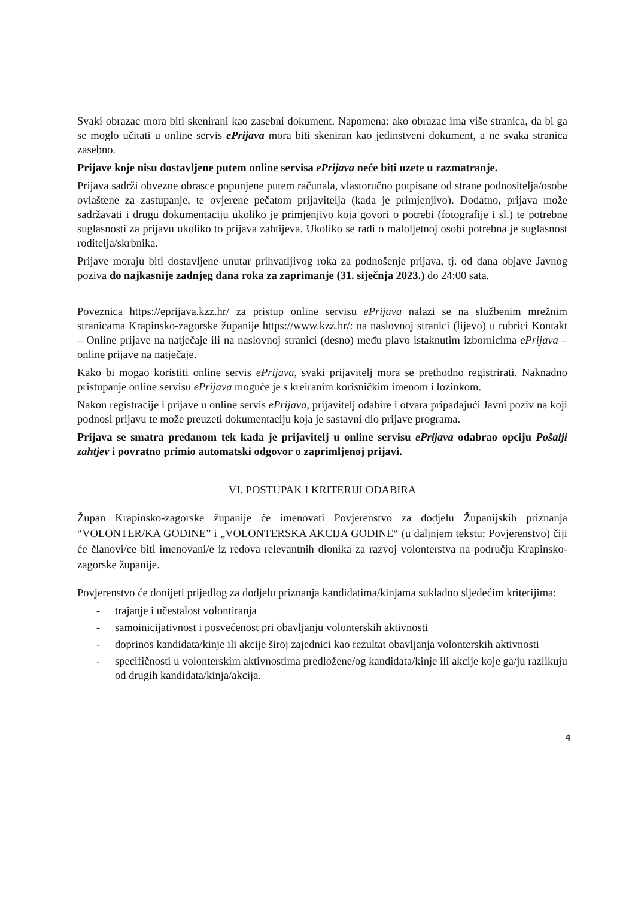Svaki obrazac mora biti skenirani kao zasebni dokument. Napomena: ako obrazac ima više stranica, da bi ga se moglo učitati u online servis ePrijava mora biti skeniran kao jedinstveni dokument, a ne svaka stranica zasebno.
Prijave koje nisu dostavljene putem online servisa ePrijava neće biti uzete u razmatranje.
Prijava sadrži obvezne obrasce popunjene putem računala, vlastoručno potpisane od strane podnositelja/osobe ovlaštene za zastupanje, te ovjerene pečatom prijavitelja (kada je primjenjivo). Dodatno, prijava može sadržavati i drugu dokumentaciju ukoliko je primjenjivo koja govori o potrebi (fotografije i sl.) te potrebne suglasnosti za prijavu ukoliko to prijava zahtijeva. Ukoliko se radi o maloljetnoj osobi potrebna je suglasnost roditelja/skrbnika.
Prijave moraju biti dostavljene unutar prihvatljivog roka za podnošenje prijava, tj. od dana objave Javnog poziva do najkasnije zadnjeg dana roka za zaprimanje (31. siječnja 2023.) do 24:00 sata.
Poveznica https://eprijava.kzz.hr/ za pristup online servisu ePrijava nalazi se na službenim mrežnim stranicama Krapinsko-zagorske županije https://www.kzz.hr/: na naslovnoj stranici (lijevo) u rubrici Kontakt – Online prijave na natječaje ili na naslovnoj stranici (desno) među plavo istaknutim izbornicima ePrijava – online prijave na natječaje.
Kako bi mogao koristiti online servis ePrijava, svaki prijavitelj mora se prethodno registrirati. Naknadno pristupanje online servisu ePrijava moguće je s kreiranim korisničkim imenom i lozinkom.
Nakon registracije i prijave u online servis ePrijava, prijavitelj odabire i otvara pripadajući Javni poziv na koji podnosi prijavu te može preuzeti dokumentaciju koja je sastavni dio prijave programa.
Prijava se smatra predanom tek kada je prijavitelj u online servisu ePrijava odabrao opciju Pošalji zahtjev i povratno primio automatski odgovor o zaprimljenoj prijavi.
VI. POSTUPAK I KRITERIJI ODABIRA
Župan Krapinsko-zagorske županije će imenovati Povjerenstvo za dodjelu Županijskih priznanja “VOLONTER/KA GODINE” i „VOLONTERSKA AKCIJA GODINE“ (u daljnjem tekstu: Povjerenstvo) čiji će članovi/ce biti imenovani/e iz redova relevantnih dionika za razvoj volonterstva na području Krapinsko-zagorske županije.
Povjerenstvo će donijeti prijedlog za dodjelu priznanja kandidatima/kinjama sukladno sljedećim kriterijima:
- trajanje i učestalost volontiranja
- samoinicijativnost i posvećenost pri obavljanju volonterskih aktivnosti
- doprinos kandidata/kinje ili akcije široj zajednici kao rezultat obavljanja volonterskih aktivnosti
- specifičnosti u volonterskim aktivnostima predložene/og kandidata/kinje ili akcije koje ga/ju razlikuju od drugih kandidata/kinja/akcija.
4